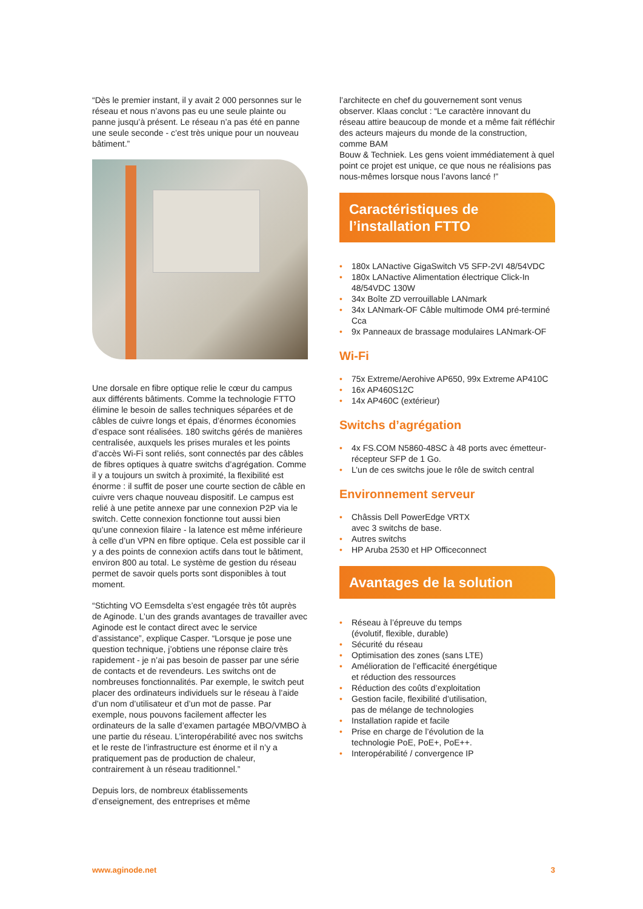“Dès le premier instant, il y avait 2 000 personnes sur le réseau et nous n’avons pas eu une seule plainte ou panne jusqu’à présent. Le réseau n’a pas été en panne une seule seconde - c’est très unique pour un nouveau bâtiment.”
Une dorsale en fibre optique relie le cœur du campus aux différents bâtiments. Comme la technologie FTTO élimine le besoin de salles techniques séparées et de câbles de cuivre longs et épais, d’énormes économies d’espace sont réalisées. 180 switchs gérés de manières centralisée, auxquels les prises murales et les points d’accès Wi-Fi sont reliés, sont connectés par des câbles de fibres optiques à quatre switchs d’agrégation. Comme il y a toujours un switch à proximité, la flexibilité est énorme : il suffit de poser une courte section de câble en cuivre vers chaque nouveau dispositif. Le campus est relié à une petite annexe par une connexion P2P via le switch. Cette connexion fonctionne tout aussi bien qu’une connexion filaire - la latence est même inférieure à celle d’un VPN en fibre optique. Cela est possible car il y a des points de connexion actifs dans tout le bâtiment, environ 800 au total. Le système de gestion du réseau permet de savoir quels ports sont disponibles à tout moment.
“Stichting VO Eemsdelta s’est engagée très tôt auprès de Aginode. L’un des grands avantages de travailler avec Aginode est le contact direct avec le service d’assistance”, explique Casper. “Lorsque je pose une question technique, j’obtiens une réponse claire très rapidement - je n’ai pas besoin de passer par une série de contacts et de revendeurs. Les switchs ont de nombreuses fonctionnalités. Par exemple, le switch peut placer des ordinateurs individuels sur le réseau à l’aide d’un nom d’utilisateur et d’un mot de passe. Par exemple, nous pouvons facilement affecter les ordinateurs de la salle d’examen partagée MBO/VMBO à une partie du réseau. L’interopérabilité avec nos switchs et le reste de l’infrastructure est énorme et il n’y a pratiquement pas de production de chaleur, contrairement à un réseau traditionnel.”
Depuis lors, de nombreux établissements d’enseignement, des entreprises et même
l’architecte en chef du gouvernement sont venus observer. Klaas conclut : “Le caractère innovant du réseau attire beaucoup de monde et a même fait réfléchir des acteurs majeurs du monde de la construction, comme BAM
Bouw & Techniek. Les gens voient immédiatement à quel point ce projet est unique, ce que nous ne réalisions pas nous-mêmes lorsque nous l’avons lancé !”
Caractéristiques de
l’installation FTTO
• 180x LANactive GigaSwitch V5 SFP-2VI 48/54VDC
• 180x LANactive Alimentation électrique Click-In 48/54VDC 130W
• 34x Boîte ZD verrouillable LANmark
• 34x LANmark-OF Câble multimode OM4 pré-terminé Cca
• 9x Panneaux de brassage modulaires LANmark-OF
Wi-Fi
• 75x Extreme/Aerohive AP650, 99x Extreme AP410C
• 16x AP460S12C
• 14x AP460C (extérieur)
Switchs d’agrégation
• 4x FS.COM N5860-48SC à 48 ports avec émetteur-récepteur SFP de 1 Go.
• L’un de ces switchs joue le rôle de switch central
Environnement serveur
• Châssis Dell PowerEdge VRTX
avec 3 switchs de base.
• Autres switchs
• HP Aruba 2530 et HP Officeconnect
Avantages de la solution
• Réseau à l’épreuve du temps
(évolutif, flexible, durable)
• Sécurité du réseau
• Optimisation des zones (sans LTE)
• Amélioration de l’efficacité énergétique
et réduction des ressources
• Réduction des coûts d’exploitation
• Gestion facile, flexibilité d’utilisation,
pas de mélange de technologies
• Installation rapide et facile
• Prise en charge de l’évolution de la
technologie PoE, PoE+, PoE++.
• Interopérabilité / convergence IP
www.aginode.net 3